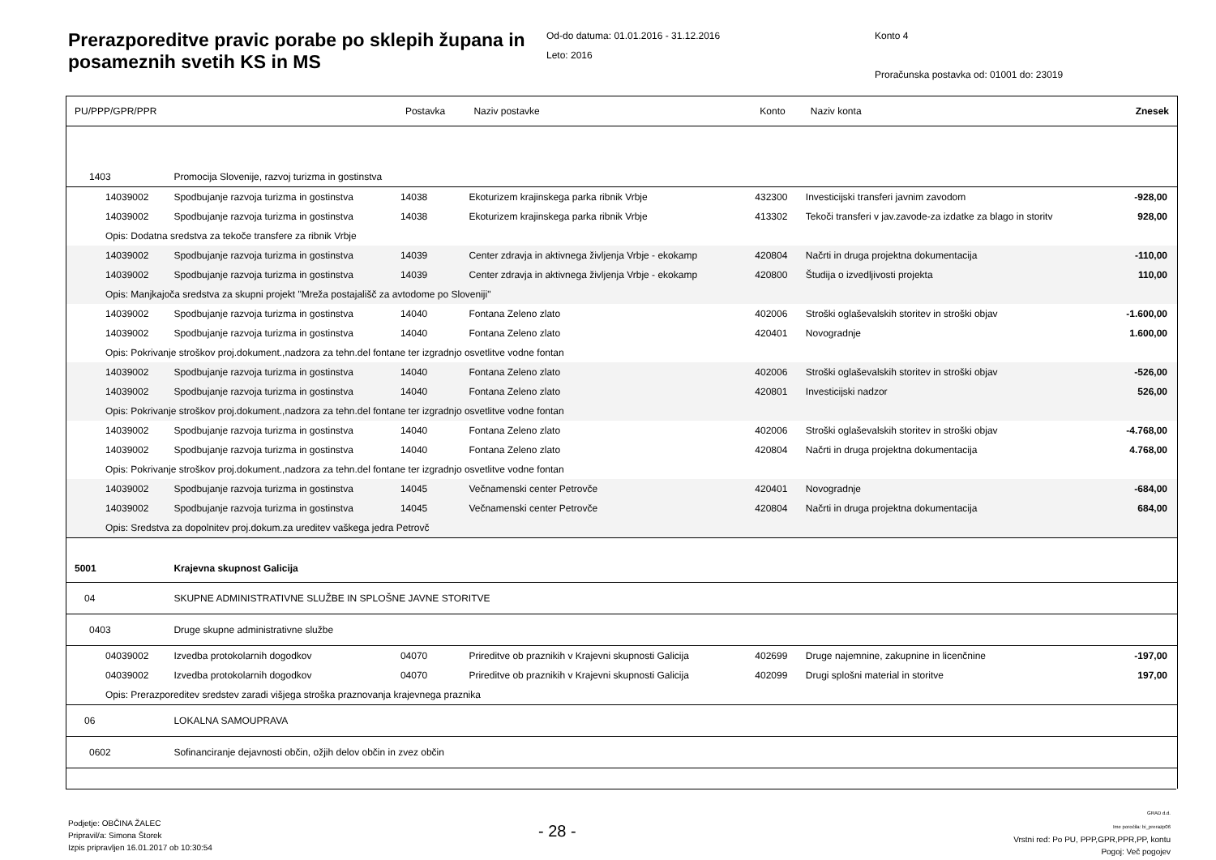Prerazporeditve pravic porabe po sklepih župana in posameznih svetih KS in MS
Od-do datuma: 01.01.2016 - 31.12.2016
Leto: 2016
Konto 4
Proračunska postavka od: 01001 do: 23019
| PU/PPP/GPR/PPR | | Postavka | Naziv postavke | Konto | Naziv konta | Znesek |
| --- | --- | --- | --- | --- | --- | --- |
| 1403 | Promocija Slovenije, razvoj turizma in gostinstva | | | | | |
| 14039002 | Spodbujanje razvoja turizma in gostinstva | 14038 | Ekoturizem krajinskega parka ribnik Vrbje | 432300 | Investicijski transferi javnim zavodom | -928,00 |
| 14039002 | Spodbujanje razvoja turizma in gostinstva | 14038 | Ekoturizem krajinskega parka ribnik Vrbje | 413302 | Tekoči transferi v jav.zavode-za izdatke za blago in storitv | 928,00 |
| Opis: Dodatna sredstva za tekoče transfere za ribnik Vrbje | | | | | | |
| 14039002 | Spodbujanje razvoja turizma in gostinstva | 14039 | Center zdravja in aktivnega življenja Vrbje - ekokamp | 420804 | Načrti in druga projektna dokumentacija | -110,00 |
| 14039002 | Spodbujanje razvoja turizma in gostinstva | 14039 | Center zdravja in aktivnega življenja Vrbje - ekokamp | 420800 | Študija o izvedljivosti projekta | 110,00 |
| Opis: Manjkajoča sredstva za skupni projekt "Mreža postajališč za avtodome po Sloveniji" | | | | | | |
| 14039002 | Spodbujanje razvoja turizma in gostinstva | 14040 | Fontana Zeleno zlato | 402006 | Stroški oglaševalskih storitev in stroški objav | -1.600,00 |
| 14039002 | Spodbujanje razvoja turizma in gostinstva | 14040 | Fontana Zeleno zlato | 420401 | Novogradnje | 1.600,00 |
| Opis: Pokrivanje stroškov proj.dokument.,nadzora za tehn.del fontane ter izgradnjo osvetlitve vodne fontan | | | | | | |
| 14039002 | Spodbujanje razvoja turizma in gostinstva | 14040 | Fontana Zeleno zlato | 402006 | Stroški oglaševalskih storitev in stroški objav | -526,00 |
| 14039002 | Spodbujanje razvoja turizma in gostinstva | 14040 | Fontana Zeleno zlato | 420801 | Investicijski nadzor | 526,00 |
| Opis: Pokrivanje stroškov proj.dokument.,nadzora za tehn.del fontane ter izgradnjo osvetlitve vodne fontan | | | | | | |
| 14039002 | Spodbujanje razvoja turizma in gostinstva | 14040 | Fontana Zeleno zlato | 402006 | Stroški oglaševalskih storitev in stroški objav | -4.768,00 |
| 14039002 | Spodbujanje razvoja turizma in gostinstva | 14040 | Fontana Zeleno zlato | 420804 | Načrti in druga projektna dokumentacija | 4.768,00 |
| Opis: Pokrivanje stroškov proj.dokument.,nadzora za tehn.del fontane ter izgradnjo osvetlitve vodne fontan | | | | | | |
| 14039002 | Spodbujanje razvoja turizma in gostinstva | 14045 | Večnamenski center Petrovče | 420401 | Novogradnje | -684,00 |
| 14039002 | Spodbujanje razvoja turizma in gostinstva | 14045 | Večnamenski center Petrovče | 420804 | Načrti in druga projektna dokumentacija | 684,00 |
| Opis: Sredstva za dopolnitev proj.dokum.za ureditev vaškega jedra Petrovč | | | | | | |
| 5001 | Krajevna skupnost Galicija | | | | | |
| 04 | SKUPNE ADMINISTRATIVNE SLUŽBE IN SPLOŠNE JAVNE STORITVE | | | | | |
| 0403 | Druge skupne administrativne službe | | | | | |
| 04039002 | Izvedba protokolarnih dogodkov | 04070 | Prireditve ob praznikih v Krajevni skupnosti Galicija | 402699 | Druge najemnine, zakupnine in licenčnine | -197,00 |
| 04039002 | Izvedba protokolarnih dogodkov | 04070 | Prireditve ob praznikih v Krajevni skupnosti Galicija | 402099 | Drugi splošni material in storitve | 197,00 |
| Opis: Prerazporeditev sredstev zaradi višjega stroška praznovanja krajevnega praznika | | | | | | |
| 06 | LOKALNA SAMOUPRAVA | | | | | |
| 0602 | Sofinanciranje dejavnosti občin, ožjih delov občin in zvez občin | | | | | |
Podjetje: OBČINA ŽALEC
Pripravil/a: Simona Štorek
Izpis pripravljen 16.01.2017 ob 10:30:54
- 28 -
GRAD d.d.
Ime poročila: bi_prerazp06
Vrstni red: Po PU, PPP,GPR,PPR,PP, kontu
Pogoj: Več pogojev